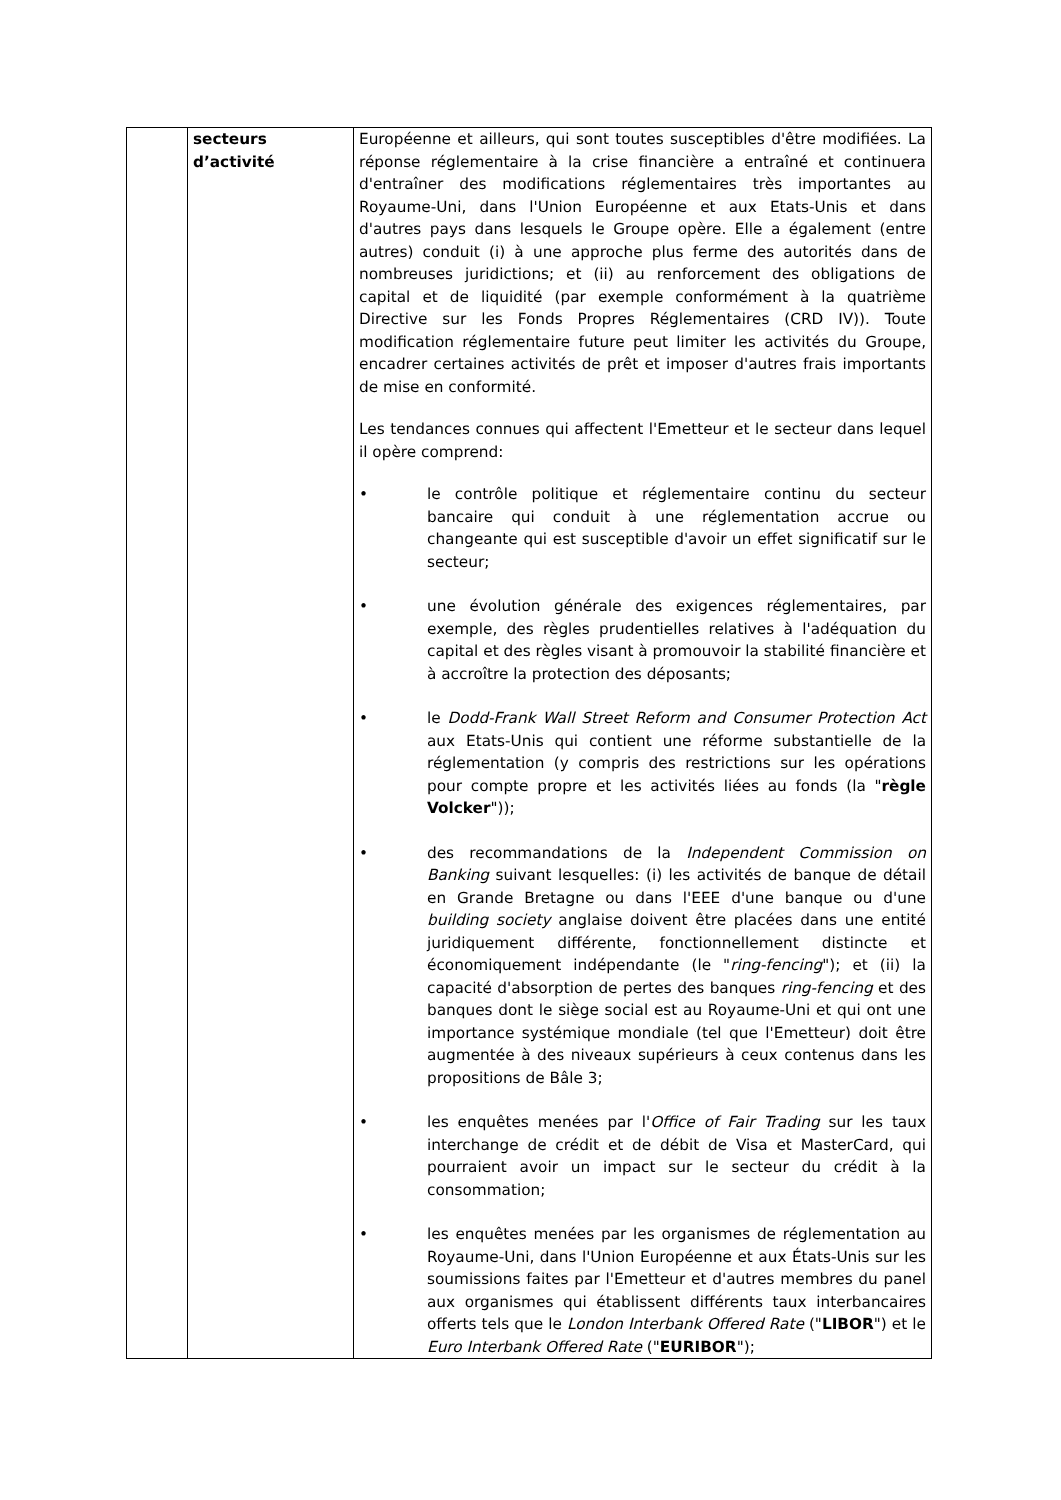| | secteurs d’activité | Européenne et ailleurs, qui sont toutes susceptibles d'être modifiées. La réponse réglementaire à la crise financière a entraîné et continuera d'entraîner des modifications réglementaires très importantes au Royaume-Uni, dans l'Union Européenne et aux Etats-Unis et dans d'autres pays dans lesquels le Groupe opère. Elle a également (entre autres) conduit (i) à une approche plus ferme des autorités dans de nombreuses juridictions; et (ii) au renforcement des obligations de capital et de liquidité (par exemple conformément à la quatrième Directive sur les Fonds Propres Réglementaires (CRD IV)). Toute modification réglementaire future peut limiter les activités du Groupe, encadrer certaines activités de prêt et imposer d'autres frais importants de mise en conformité. Les tendances connues qui affectent l'Emetteur et le secteur dans lequel il opère comprend: • le contrôle politique et réglementaire continu du secteur bancaire qui conduit à une réglementation accrue ou changeante qui est susceptible d'avoir un effet significatif sur le secteur; • une évolution générale des exigences réglementaires, par exemple, des règles prudentielles relatives à l'adéquation du capital et des règles visant à promouvoir la stabilité financière et à accroître la protection des déposants; • le Dodd-Frank Wall Street Reform and Consumer Protection Act aux Etats-Unis qui contient une réforme substantielle de la réglementation (y compris des restrictions sur les opérations pour compte propre et les activités liées au fonds (la " règle Volcker ")); • des recommandations de la Independent Commission on Banking suivant lesquelles: (i) les activités de banque de détail en Grande Bretagne ou dans l'EEE d'une banque ou d'une building society anglaise doivent être placées dans une entité juridiquement différente, fonctionnellement distincte et économiquement indépendante (le " ring-fencing "); et (ii) la capacité d'absorption de pertes des banques ring-fencing et des banques dont le siège social est au Royaume-Uni et qui ont une importance systémique mondiale (tel que l'Emetteur) doit être augmentée à des niveaux supérieurs à ceux contenus dans les propositions de Bâle 3; • les enquêtes menées par l' Office of Fair Trading sur les taux interchange de crédit et de débit de Visa et MasterCard, qui pourraient avoir un impact sur le secteur du crédit à la consommation; • les enquêtes menées par les organismes de réglementation au Royaume-Uni, dans l'Union Européenne et aux États-Unis sur les soumissions faites par l'Emetteur et d'autres membres du panel aux organismes qui établissent différents taux interbancaires offerts tels que le London Interbank Offered Rate (" LIBOR ") et le Euro Interbank Offered Rate (" EURIBOR "); |